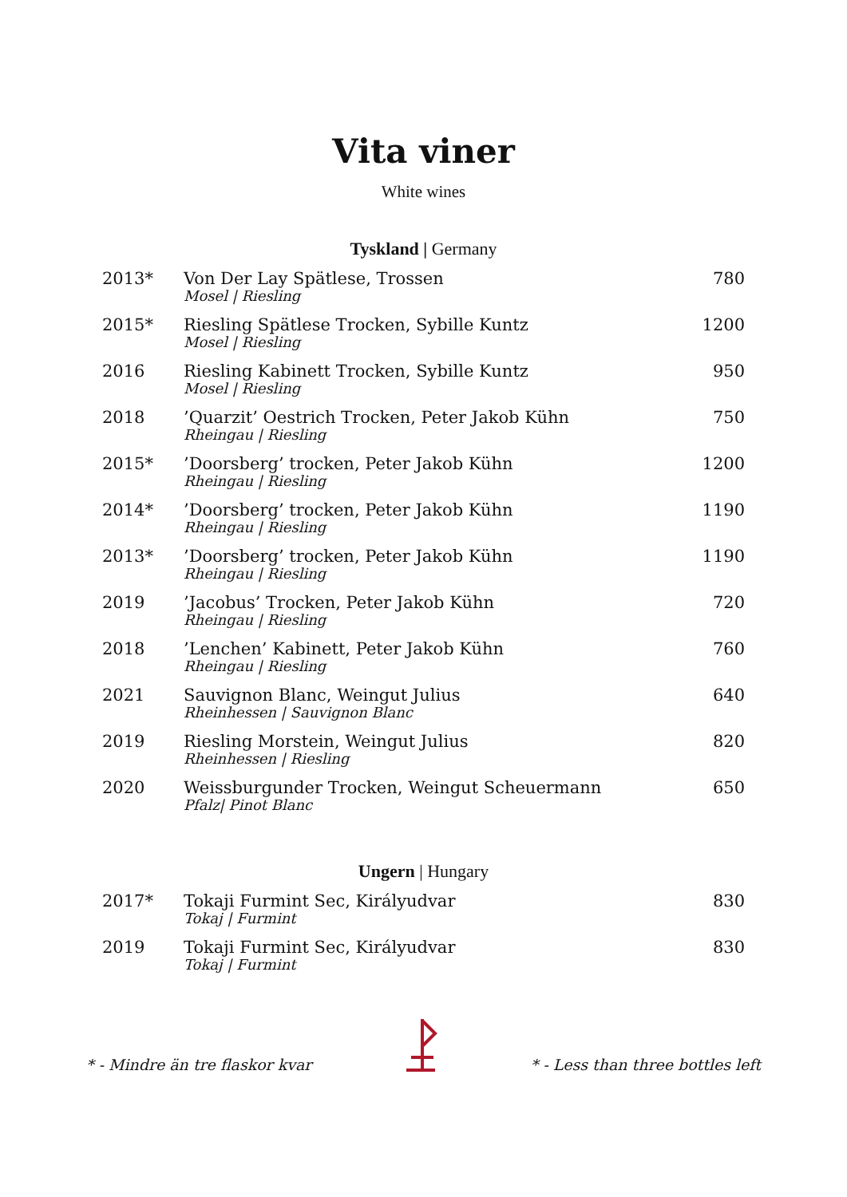Vita viner
White wines
Tyskland | Germany
| 2013* | Von Der Lay Spätlese, Trossen Mosel / Riesling | 780 |
| 2015* | Riesling Spätlese Trocken, Sybille Kuntz Mosel / Riesling | 1200 |
| 2016 | Riesling Kabinett Trocken, Sybille Kuntz Mosel / Riesling | 950 |
| 2018 | ’Quarzit’ Oestrich Trocken, Peter Jakob Kühn Rheingau / Riesling | 750 |
| 2015* | ’Doorsberg’ trocken, Peter Jakob Kühn Rheingau / Riesling | 1200 |
| 2014* | ’Doorsberg’ trocken, Peter Jakob Kühn Rheingau / Riesling | 1190 |
| 2013* | ’Doorsberg’ trocken, Peter Jakob Kühn Rheingau / Riesling | 1190 |
| 2019 | ’Jacobus’ Trocken, Peter Jakob Kühn Rheingau / Riesling | 720 |
| 2018 | ’Lenchen’ Kabinett, Peter Jakob Kühn Rheingau / Riesling | 760 |
| 2021 | Sauvignon Blanc, Weingut Julius Rheinhessen / Sauvignon Blanc | 640 |
| 2019 | Riesling Morstein, Weingut Julius Rheinhessen / Riesling | 820 |
| 2020 | Weissburgunder Trocken, Weingut Scheuermann Pfalz/ Pinot Blanc | 650 |
Ungern | Hungary
| 2017* | Tokaji Furmint Sec, Királyudvar Tokaj / Furmint | 830 |
| 2019 | Tokaji Furmint Sec, Királyudvar Tokaj / Furmint | 830 |
* - Mindre än tre flaskor kvar * - Less than three bottles left